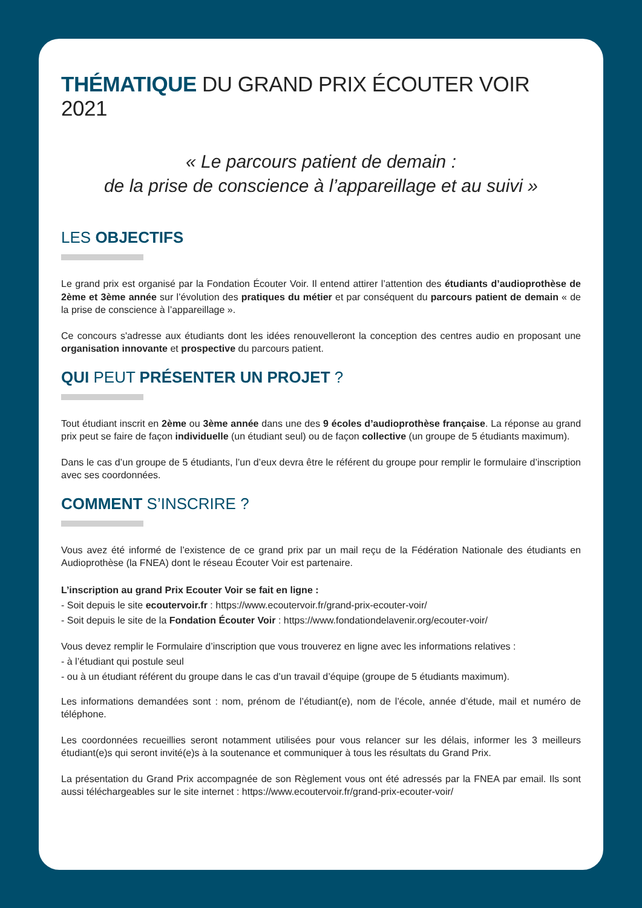THÉMATIQUE DU GRAND PRIX ÉCOUTER VOIR 2021
« Le parcours patient de demain :
de la prise de conscience à l’appareillage et au suivi »
LES OBJECTIFS
Le grand prix est organisé par la Fondation Écouter Voir. Il entend attirer l’attention des étudiants d’audioprothèse de 2ème et 3ème année sur l’évolution des pratiques du métier et par conséquent du parcours patient de demain « de la prise de conscience à l’appareillage ».
Ce concours s'adresse aux étudiants dont les idées renouvelleront la conception des centres audio en proposant une organisation innovante et prospective du parcours patient.
QUI PEUT PRÉSENTER UN PROJET ?
Tout étudiant inscrit en 2ème ou 3ème année dans une des 9 écoles d’audioprothèse française. La réponse au grand prix peut se faire de façon individuelle (un étudiant seul) ou de façon collective (un groupe de 5 étudiants maximum).
Dans le cas d’un groupe de 5 étudiants, l’un d’eux devra être le référent du groupe pour remplir le formulaire d’inscription avec ses coordonnées.
COMMENT S’INSCRIRE ?
Vous avez été informé de l’existence de ce grand prix par un mail reçu de la Fédération Nationale des étudiants en Audioprothèse (la FNEA) dont le réseau Écouter Voir est partenaire.
L’inscription au grand Prix Ecouter Voir se fait en ligne :
- Soit depuis le site ecoutervoir.fr : https://www.ecoutervoir.fr/grand-prix-ecouter-voir/
- Soit depuis le site de la Fondation Écouter Voir : https://www.fondationdelavenir.org/ecouter-voir/
Vous devez remplir le Formulaire d’inscription que vous trouverez en ligne avec les informations relatives :
- à l’étudiant qui postule seul
- ou à un étudiant référent du groupe dans le cas d’un travail d’équipe (groupe de 5 étudiants maximum).
Les informations demandées sont : nom, prénom de l’étudiant(e), nom de l’école, année d’étude, mail et numéro de téléphone.
Les coordonnées recueillies seront notamment utilisées pour vous relancer sur les délais, informer les 3 meilleurs étudiant(e)s qui seront invité(e)s à la soutenance et communiquer à tous les résultats du Grand Prix.
La présentation du Grand Prix accompagnée de son Règlement vous ont été adressés par la FNEA par email. Ils sont aussi téléchargeables sur le site internet : https://www.ecoutervoir.fr/grand-prix-ecouter-voir/